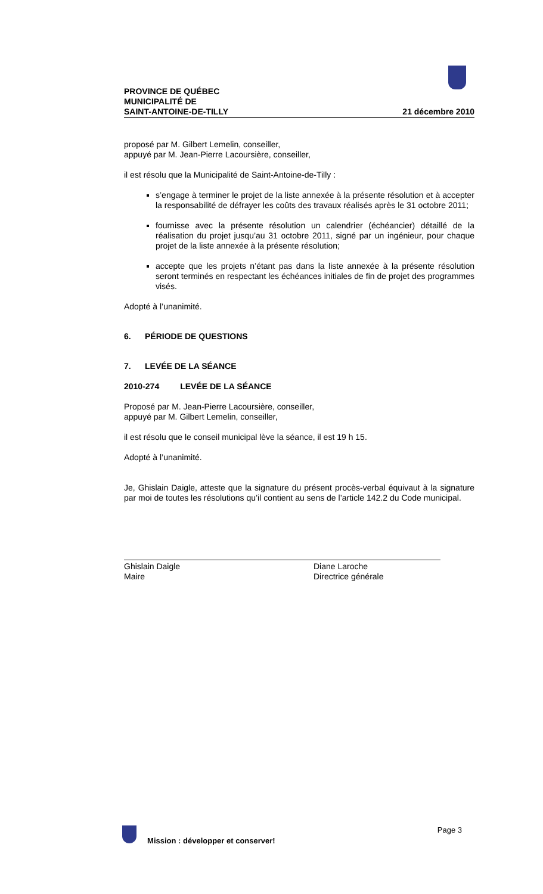PROVINCE DE QUÉBEC
MUNICIPALITÉ DE
SAINT-ANTOINE-DE-TILLY
21 décembre 2010
proposé par M. Gilbert Lemelin, conseiller,
appuyé par M. Jean-Pierre Lacoursière, conseiller,
il est résolu que la Municipalité de Saint-Antoine-de-Tilly :
s’engage à terminer le projet de la liste annexée à la présente résolution et à accepter la responsabilité de défrayer les coûts des travaux réalisés après le 31 octobre 2011;
fournisse avec la présente résolution un calendrier (échéancier) détaillé de la réalisation du projet jusqu’au 31 octobre 2011, signé par un ingénieur, pour chaque projet de la liste annexée à la présente résolution;
accepte que les projets n’étant pas dans la liste annexée à la présente résolution seront terminés en respectant les échéances initiales de fin de projet des programmes visés.
Adopté à l’unanimité.
6. PÉRIODE DE QUESTIONS
7. LEVÉE DE LA SÉANCE
2010-274 LEVÉE DE LA SÉANCE
Proposé par M. Jean-Pierre Lacoursière, conseiller,
appuyé par M. Gilbert Lemelin, conseiller,
il est résolu que le conseil municipal lève la séance, il est 19 h 15.
Adopté à l’unanimité.
Je, Ghislain Daigle, atteste que la signature du présent procès-verbal équivaut à la signature par moi de toutes les résolutions qu’il contient au sens de l’article 142.2 du Code municipal.
Ghislain Daigle
Maire
Diane Laroche
Directrice générale
Mission : développer et conserver!
Page 3